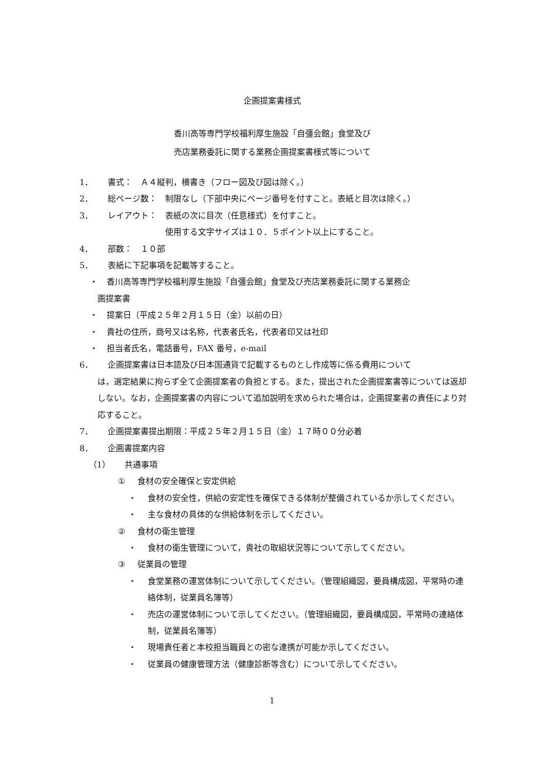企画提案書様式
香川高等専門学校福利厚生施設「自彊会館」食堂及び
売店業務委託に関する業務企画提案書様式等について
1． 書式：　Ａ４縦判，横書き（フロー図及び図は除く。）
2． 総ページ数：　制限なし（下部中央にページ番号を付すこと。表紙と目次は除く。）
3． レイアウト：　表紙の次に目次（任意様式）を付すこと。
　　　　　　　使用する文字サイズは１０．５ポイント以上にすること。
4． 部数：　１０部
5． 表紙に下記事項を記載等すること。
・ 香川高等専門学校福利厚生施設「自彊会館」食堂及び売店業務委託に関する業務企
画提案書
・ 提案日（平成２５年２月１５日（金）以前の日）
・ 貴社の住所，商号又は名称，代表者氏名，代表者印又は社印
・ 担当者氏名，電話番号，FAX 番号，e-mail
6． 企画提案書は日本語及び日本国通貨で記載するものとし作成等に係る費用について
は，選定結果に拘らず全て企画提案者の負担とする。また，提出された企画提案書等については返却しない。なお，企画提案書の内容について追加説明を求められた場合は，企画提案者の責任により対応すること。
7． 企画提案書提出期限：平成２５年２月１５日（金）１７時００分必着
8． 企画書提案内容
（1） 共通事項
① 食材の安全確保と安定供給
・ 食材の安全性，供給の安定性を確保できる体制が整備されているか示してください。
・ 主な食材の具体的な供給体制を示してください。
② 食材の衛生管理
・ 食材の衛生管理について，貴社の取組状況等について示してください。
③ 従業員の管理
・ 食堂業務の運営体制について示してください。（管理組織図，要員構成図，平常時の連絡体制，従業員名簿等）
・ 売店の運営体制について示してください。（管理組織図，要員構成図，平常時の連絡体制，従業員名簿等）
・ 現場責任者と本校担当職員との密な連携が可能か示してください。
・ 従業員の健康管理方法（健康診断等含む）について示してください。
1